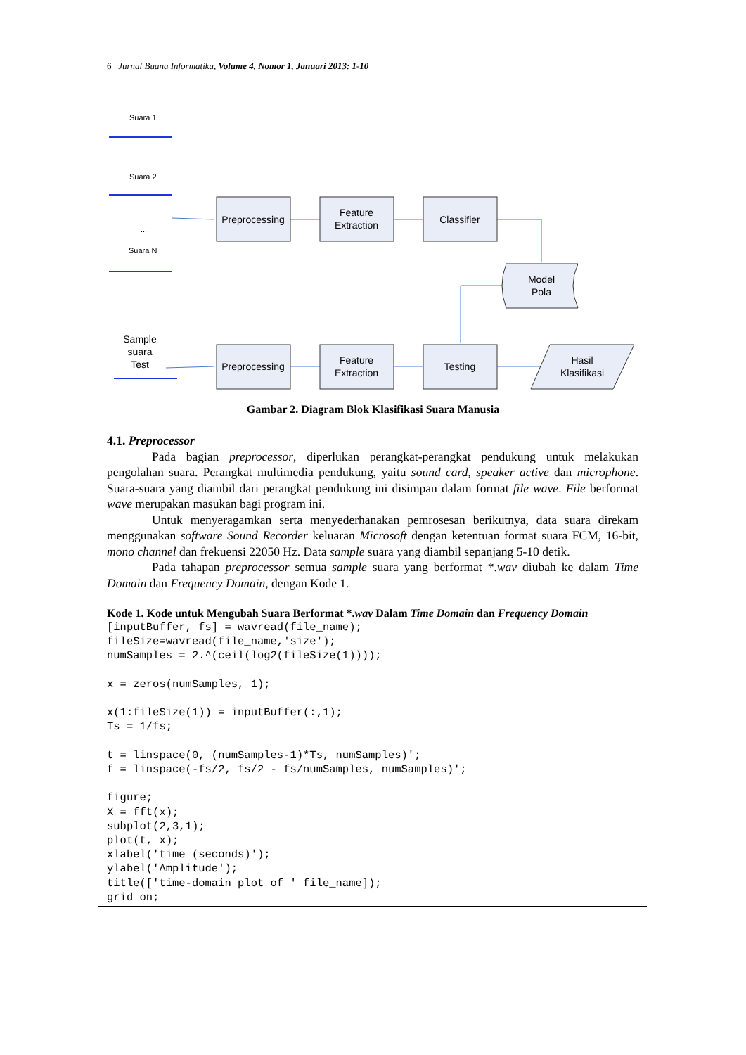6 Jurnal Buana Informatika, Volume 4, Nomor 1, Januari 2013: 1-10
Suara 1
Suara 2
...
Suara N
Preprocessing
Feature
Extraction
Classifier
Model
Pola
Sample
suara
Test
Preprocessing
Feature
Extraction
Testing
Hasil
Klasifikasi
Gambar 2. Diagram Blok Klasifikasi Suara Manusia
4.1. Preprocessor
Pada bagian preprocessor, diperlukan perangkat-perangkat pendukung untuk melakukan pengolahan suara. Perangkat multimedia pendukung, yaitu sound card, speaker active dan microphone. Suara-suara yang diambil dari perangkat pendukung ini disimpan dalam format file wave. File berformat wave merupakan masukan bagi program ini.
Untuk menyeragamkan serta menyederhanakan pemrosesan berikutnya, data suara direkam menggunakan software Sound Recorder keluaran Microsoft dengan ketentuan format suara FCM, 16-bit, mono channel dan frekuensi 22050 Hz. Data sample suara yang diambil sepanjang 5-10 detik.
Pada tahapan preprocessor semua sample suara yang berformat *.wav diubah ke dalam Time Domain dan Frequency Domain, dengan Kode 1.
Kode 1. Kode untuk Mengubah Suara Berformat *.wav Dalam Time Domain dan Frequency Domain
[inputBuffer, fs] = wavread(file_name);
fileSize=wavread(file_name,'size');
numSamples = 2.^(ceil(log2(fileSize(1))));

x = zeros(numSamples, 1);

x(1:fileSize(1)) = inputBuffer(:,1);
Ts = 1/fs;

t = linspace(0, (numSamples-1)*Ts, numSamples)';
f = linspace(-fs/2, fs/2 - fs/numSamples, numSamples)';

figure;
X = fft(x);
subplot(2,3,1);
plot(t, x);
xlabel('time (seconds)');
ylabel('Amplitude');
title(['time-domain plot of ' file_name]);
grid on;